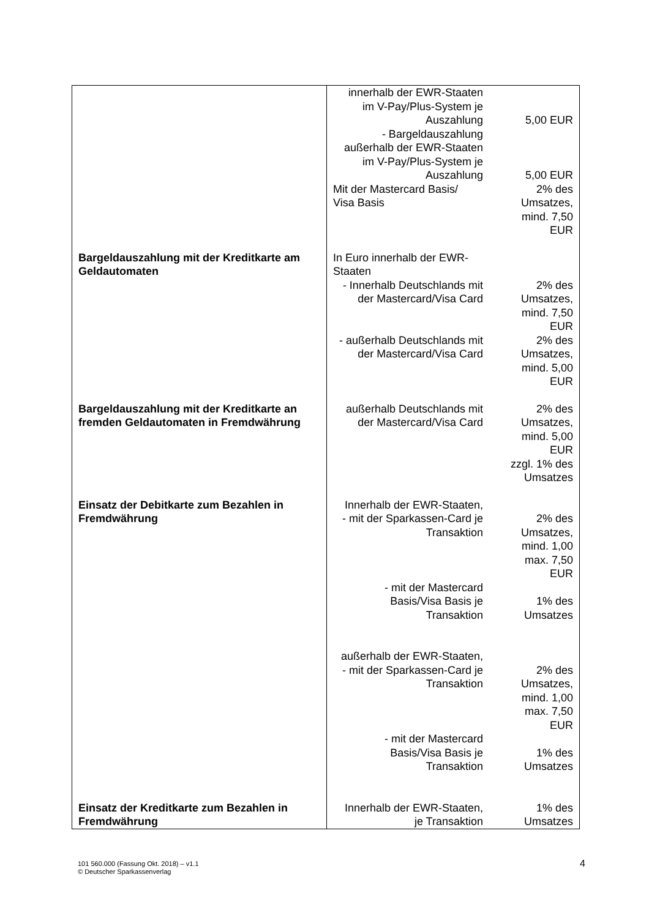| | innerhalb der EWR-Staaten im V-Pay/Plus-System je Auszahlung | 5,00 EUR |
| | - Bargeldauszahlung außerhalb der EWR-Staaten im V-Pay/Plus-System je Auszahlung | 5,00 EUR |
| | Mit der Mastercard Basis/ Visa Basis | 2% des Umsatzes, mind. 7,50 EUR |
| Bargeldauszahlung mit der Kreditkarte am Geldautomaten | In Euro innerhalb der EWR- Staaten - Innerhalb Deutschlands mit der Mastercard/Visa Card | 2% des Umsatzes, mind. 7,50 EUR |
| | - außerhalb Deutschlands mit der Mastercard/Visa Card | 2% des Umsatzes, mind. 5,00 EUR |
| Bargeldauszahlung mit der Kreditkarte an fremden Geldautomaten in Fremdwährung | außerhalb Deutschlands mit der Mastercard/Visa Card | 2% des Umsatzes, mind. 5,00 EUR zzgl. 1% des Umsatzes |
| Einsatz der Debitkarte zum Bezahlen in Fremdwährung | Innerhalb der EWR-Staaten, - mit der Sparkassen-Card je Transaktion | 2% des Umsatzes, mind. 1,00 max. 7,50 EUR |
| | - mit der Mastercard Basis/Visa Basis je Transaktion | 1% des Umsatzes |
| | außerhalb der EWR-Staaten, - mit der Sparkassen-Card je Transaktion | 2% des Umsatzes, mind. 1,00 max. 7,50 EUR |
| | - mit der Mastercard Basis/Visa Basis je Transaktion | 1% des Umsatzes |
| Einsatz der Kreditkarte zum Bezahlen in Fremdwährung | Innerhalb der EWR-Staaten, je Transaktion | 1% des Umsatzes |
101 560.000 (Fassung Okt. 2018) – v1.1
© Deutscher Sparkassenverlag
4